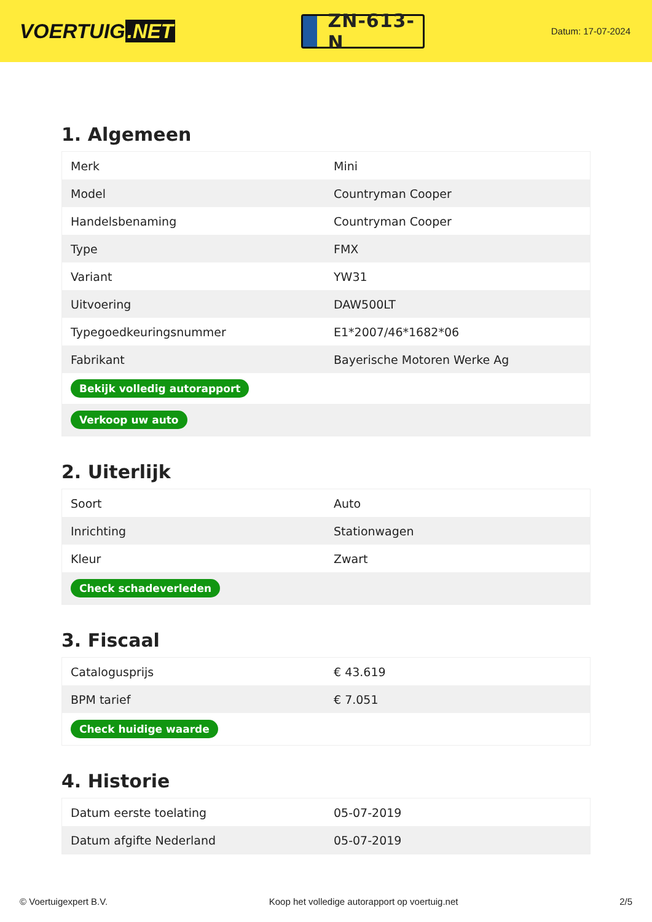VOERTUIG.NET
ZN-613-N
Datum: 17-07-2024
1. Algemeen
| Merk | Mini |
| Model | Countryman Cooper |
| Handelsbenaming | Countryman Cooper |
| Type | FMX |
| Variant | YW31 |
| Uitvoering | DAW500LT |
| Typegoedkeuringsnummer | E1*2007/46*1682*06 |
| Fabrikant | Bayerische Motoren Werke Ag |
| Bekijk volledig autorapport | |
| Verkoop uw auto | |
2. Uiterlijk
| Soort | Auto |
| Inrichting | Stationwagen |
| Kleur | Zwart |
| Check schadeverleden | |
3. Fiscaal
| Catalogusprijs | € 43.619 |
| BPM tarief | € 7.051 |
| Check huidige waarde | |
4. Historie
| Datum eerste toelating | 05-07-2019 |
| Datum afgifte Nederland | 05-07-2019 |
© Voertuigexpert B.V. Koop het volledige autorapport op voertuig.net 2/5